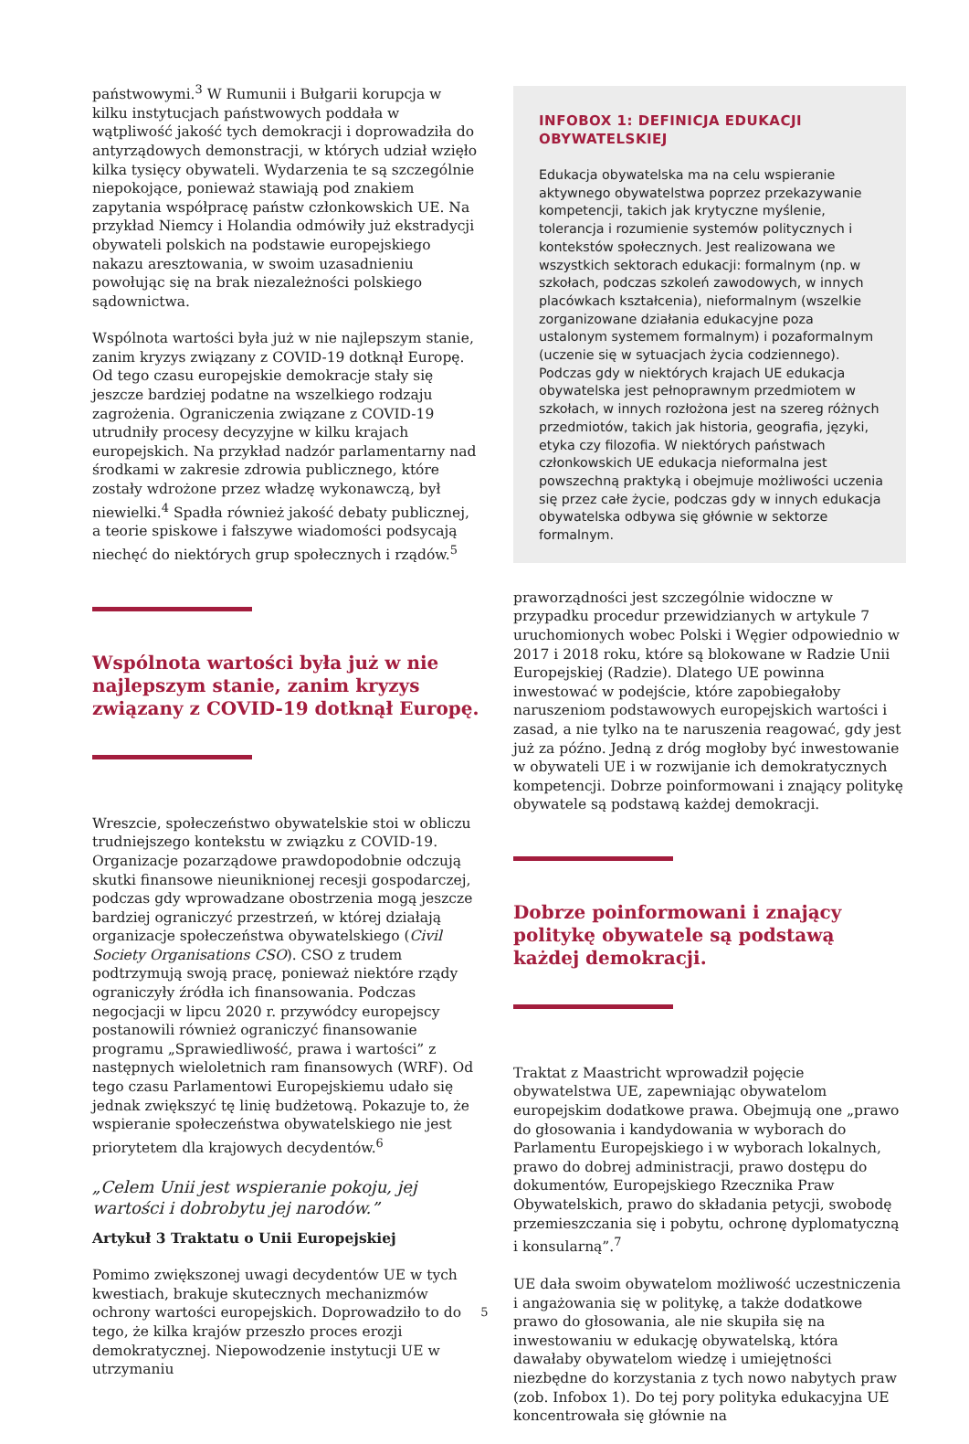państwowymi.<sup>3</sup> W Rumunii i Bułgarii korupcja w kilku instytucjach państwowych poddała w wątpliwość jakość tych demokracji i doprowadziła do antyrządowych demonstracji, w których udział wzięło kilka tysięcy obywateli. Wydarzenia te są szczególnie niepokojące, ponieważ stawiają pod znakiem zapytania współpracę państw członkowskich UE. Na przykład Niemcy i Holandia odmówiły już ekstradycji obywateli polskich na podstawie europejskiego nakazu aresztowania, w swoim uzasadnieniu powołując się na brak niezależności polskiego sądownictwa.
Wspólnota wartości była już w nie najlepszym stanie, zanim kryzys związany z COVID-19 dotknął Europę. Od tego czasu europejskie demokracje stały się jeszcze bardziej podatne na wszelkiego rodzaju zagrożenia. Ograniczenia związane z COVID-19 utrudniły procesy decyzyjne w kilku krajach europejskich. Na przykład nadzór parlamentarny nad środkami w zakresie zdrowia publicznego, które zostały wdrożone przez władzę wykonawczą, był niewielki.<sup>4</sup> Spadła również jakość debaty publicznej, a teorie spiskowe i fałszywe wiadomości podsycają niechęć do niektórych grup społecznych i rządów.<sup>5</sup>
Wspólnota wartości była już w nie najlepszym stanie, zanim kryzys związany z COVID-19 dotknął Europę.
Wreszcie, społeczeństwo obywatelskie stoi w obliczu trudniejszego kontekstu w związku z COVID-19. Organizacje pozarządowe prawdopodobnie odczują skutki finansowe nieuniknionej recesji gospodarczej, podczas gdy wprowadzane obostrzenia mogą jeszcze bardziej ograniczyć przestrzeń, w której działają organizacje społeczeństwa obywatelskiego (Civil Society Organisations CSO). CSO z trudem podtrzymują swoją pracę, ponieważ niektóre rządy ograniczyły źródła ich finansowania. Podczas negocjacji w lipcu 2020 r. przywódcy europejscy postanowili również ograniczyć finansowanie programu „Sprawiedliwość, prawa i wartości” z następnych wieloletnich ram finansowych (WRF). Od tego czasu Parlamentowi Europejskiemu udało się jednak zwiększyć tę linię budżetową. Pokazuje to, że wspieranie społeczeństwa obywatelskiego nie jest priorytetem dla krajowych decydentów.<sup>6</sup>
„Celem Unii jest wspieranie pokoju, jej wartości i dobrobytu jej narodów.”
Artykuł 3 Traktatu o Unii Europejskiej
Pomimo zwiększonej uwagi decydentów UE w tych kwestiach, brakuje skutecznych mechanizmów ochrony wartości europejskich. Doprowadziło to do tego, że kilka krajów przeszło proces erozji demokratycznej. Niepowodzenie instytucji UE w utrzymaniu
INFOBOX 1: DEFINICJA EDUKACJI OBYWATELSKIEJ
Edukacja obywatelska ma na celu wspieranie aktywnego obywatelstwa poprzez przekazywanie kompetencji, takich jak krytyczne myślenie, tolerancja i rozumienie systemów politycznych i kontekstów społecznych. Jest realizowana we wszystkich sektorach edukacji: formalnym (np. w szkołach, podczas szkoleń zawodowych, w innych placówkach kształcenia), nieformalnym (wszelkie zorganizowane działania edukacyjne poza ustalonym systemem formalnym) i pozaformalnym (uczenie się w sytuacjach życia codziennego). Podczas gdy w niektórych krajach UE edukacja obywatelska jest pełnoprawnym przedmiotem w szkołach, w innych rozłożona jest na szereg różnych przedmiotów, takich jak historia, geografia, języki, etyka czy filozofia. W niektórych państwach członkowskich UE edukacja nieformalna jest powszechną praktyką i obejmuje możliwości uczenia się przez całe życie, podczas gdy w innych edukacja obywatelska odbywa się głównie w sektorze formalnym.
praworządności jest szczególnie widoczne w przypadku procedur przewidzianych w artykule 7 uruchomionych wobec Polski i Węgier odpowiednio w 2017 i 2018 roku, które są blokowane w Radzie Unii Europejskiej (Radzie). Dlatego UE powinna inwestować w podejście, które zapobiegałoby naruszeniom podstawowych europejskich wartości i zasad, a nie tylko na te naruszenia reagować, gdy jest już za późno. Jedną z dróg mogłoby być inwestowanie w obywateli UE i w rozwijanie ich demokratycznych kompetencji. Dobrze poinformowani i znający politykę obywatele są podstawą każdej demokracji.
Dobrze poinformowani i znający politykę obywatele są podstawą każdej demokracji.
Traktat z Maastricht wprowadził pojęcie obywatelstwa UE, zapewniając obywatelom europejskim dodatkowe prawa. Obejmują one „prawo do głosowania i kandydowania w wyborach do Parlamentu Europejskiego i w wyborach lokalnych, prawo do dobrej administracji, prawo dostępu do dokumentów, Europejskiego Rzecznika Praw Obywatelskich, prawo do składania petycji, swobodę przemieszczania się i pobytu, ochronę dyplomatyczną i konsularną”.<sup>7</sup>
UE dała swoim obywatelom możliwość uczestniczenia i angażowania się w politykę, a także dodatkowe prawo do głosowania, ale nie skupiła się na inwestowaniu w edukację obywatelską, która dawałaby obywatelom wiedzę i umiejętności niezbędne do korzystania z tych nowo nabytych praw (zob. Infobox 1). Do tej pory polityka edukacyjna UE koncentrowała się głównie na
5